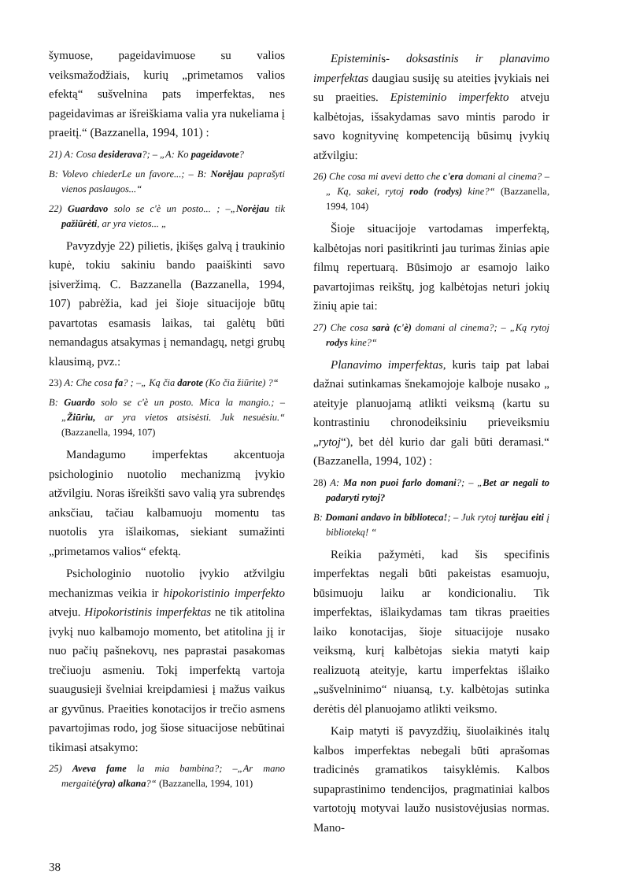šymuose, pageidavimuose su valios veiksmažodžiais, kurių „primetamos valios efektą“ sušvelnina pats imperfektas, nes pageidavimas ar išreiškiama valia yra nukeliama į praeitį.“ (Bazzanella, 1994, 101) :
21) A: Cosa desiderava?; – „A: Ko pageidavote?
B: Volevo chiederLe un favore...; – B: Norėjau paprašyti vienos paslaugos...“
22) Guardavo solo se c'è un posto... ; –„Norėjau tik pažiūrėti, ar yra vietos... „
Pavyzdyje 22) pilietis, įkišęs galvą į traukinio kupė, tokiu sakiniu bando paaiškinti savo įsiveržimą. C. Bazzanella (Bazzanella, 1994, 107) pabrėžia, kad jei šioje situacijoje būtų pavartotas esamasis laikas, tai galėtų būti nemandagus atsakymas į nemandagų, netgi grubų klausimą, pvz.:
23) A: Che cosa fa? ; –„ Ką čia darote (Ko čia žiūrite) ?“
B: Guardo solo se c'è un posto. Mica la mangio.; – „Žiūriu, ar yra vietos atsisėsti. Juk nesuėsiu.“ (Bazzanella, 1994, 107)
Mandagumo imperfektas akcentuoja psichologinio nuotolio mechanizmą įvykio atžvilgiu. Noras išreikšti savo valią yra subrendęs anksčiau, tačiau kalbamuoju momentu tas nuotolis yra išlaikomas, siekiant sumažinti „primetamos valios“ efektą.
Psichologinio nuotolio įvykio atžvilgiu mechanizmas veikia ir hipokoristinio imperfekto atveju. Hipokoristinis imperfektas ne tik atitolina įvykį nuo kalbamojo momento, bet atitolina jį ir nuo pačių pašnekovų, nes paprastai pasakomas trečiuoju asmeniu. Tokį imperfektą vartoja suaugusieji švelniai kreipdamiesi į mažus vaikus ar gyvūnus. Praeities konotacijos ir trečio asmens pavartojimas rodo, jog šiose situacijose nebūtinai tikimasi atsakymo:
25) Aveva fame la mia bambina?; –„Ar mano mergaitė(yra) alkana?“ (Bazzanella, 1994, 101)
Episteminis- doksastinis ir planavimo imperfektas daugiau susiję su ateities įvykiais nei su praeities. Episteminio imperfekto atveju kalbėtojas, išsakydamas savo mintis parodo ir savo kognityvinę kompetenciją būsimų įvykių atžvilgiu:
26) Che cosa mi avevi detto che c'era domani al cinema? –„ Ką, sakei, rytoj rodo (rodys) kine?“ (Bazzanella, 1994, 104)
Šioje situacijoje vartodamas imperfektą, kalbėtojas nori pasitikrinti jau turimas žinias apie filmų repertuarą. Būsimojo ar esamojo laiko pavartojimas reikštų, jog kalbėtojas neturi jokių žinių apie tai:
27) Che cosa sarà (c'è) domani al cinema?; – „Ką rytoj rodys kine?“
Planavimo imperfektas, kuris taip pat labai dažnai sutinkamas šnekamojoje kalboje nusako „ ateityje planuojamą atlikti veiksmą (kartu su kontrastiniu chronodeiksiniu prieveiksmiu „rytoj“), bet dėl kurio dar gali būti deramasi.“ (Bazzanella, 1994, 102) :
28) A: Ma non puoi farlo domani?; – „Bet ar negali to padaryti rytoj?
B: Domani andavo in biblioteca!; – Juk rytoj turėjau eiti į biblioteką! “
Reikia pažymėti, kad šis specifinis imperfektas negali būti pakeistas esamuoju, būsimuoju laiku ar kondicionaliu. Tik imperfektas, išlaikydamas tam tikras praeities laiko konotacijas, šioje situacijoje nusako veiksmą, kurį kalbėtojas siekia matyti kaip realizuotą ateityje, kartu imperfektas išlaiko „sušvelninimo“ niuansą, t.y. kalbėtojas sutinka derėtis dėl planuojamo atlikti veiksmo.
Kaip matyti iš pavyzdžių, šiuolaikinės italų kalbos imperfektas nebegali būti aprašomas tradicinės gramatikos taisyklėmis. Kalbos supaprastinimo tendencijos, pragmatiniai kalbos vartotojų motyvai laužo nusistovėjusias normas. Mano-
38